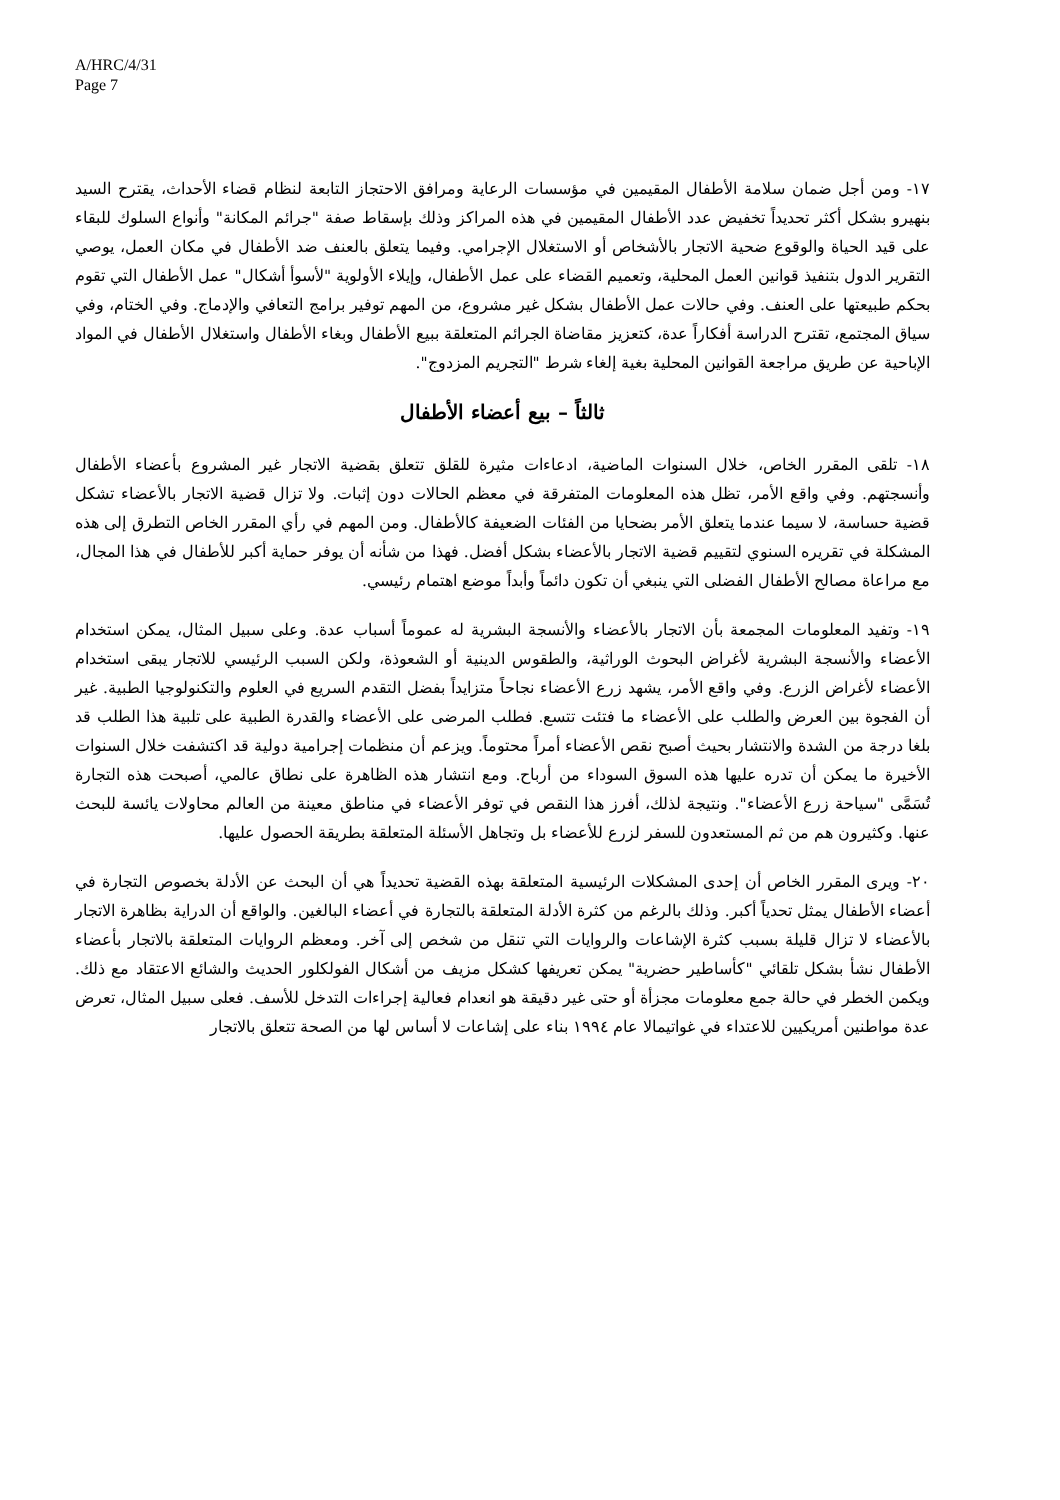A/HRC/4/31
Page 7
١٧- ومن أجل ضمان سلامة الأطفال المقيمين في مؤسسات الرعاية ومرافق الاحتجاز التابعة لنظام قضاء الأحداث، يقترح السيد بنهيرو بشكل أكثر تحديداً تخفيض عدد الأطفال المقيمين في هذه المراكز وذلك بإسقاط صفة "جرائم المكانة" وأنواع السلوك للبقاء على قيد الحياة والوقوع ضحية الاتجار بالأشخاص أو الاستغلال الإجرامي. وفيما يتعلق بالعنف ضد الأطفال في مكان العمل، يوصي التقرير الدول بتنفيذ قوانين العمل المحلية، وتعميم القضاء على عمل الأطفال، وإيلاء الأولوية "لأسوأ أشكال" عمل الأطفال التي تقوم بحكم طبيعتها على العنف. وفي حالات عمل الأطفال بشكل غير مشروع، من المهم توفير برامج التعافي والإدماج. وفي الختام، وفي سياق المجتمع، تقترح الدراسة أفكاراً عدة، كتعزيز مقاضاة الجرائم المتعلقة ببيع الأطفال وبغاء الأطفال واستغلال الأطفال في المواد الإباحية عن طريق مراجعة القوانين المحلية بغية إلغاء شرط "التجريم المزدوج".
ثالثاً – بيع أعضاء الأطفال
١٨- تلقى المقرر الخاص، خلال السنوات الماضية، ادعاءات مثيرة للقلق تتعلق بقضية الاتجار غير المشروع بأعضاء الأطفال وأنسجتهم. وفي واقع الأمر، تظل هذه المعلومات المتفرقة في معظم الحالات دون إثبات. ولا تزال قضية الاتجار بالأعضاء تشكل قضية حساسة، لا سيما عندما يتعلق الأمر بضحايا من الفئات الضعيفة كالأطفال. ومن المهم في رأي المقرر الخاص التطرق إلى هذه المشكلة في تقريره السنوي لتقييم قضية الاتجار بالأعضاء بشكل أفضل. فهذا من شأنه أن يوفر حماية أكبر للأطفال في هذا المجال، مع مراعاة مصالح الأطفال الفضلى التي ينبغي أن تكون دائماً وأبداً موضع اهتمام رئيسي.
١٩- وتفيد المعلومات المجمعة بأن الاتجار بالأعضاء والأنسجة البشرية له عموماً أسباب عدة. وعلى سبيل المثال، يمكن استخدام الأعضاء والأنسجة البشرية لأغراض البحوث الوراثية، والطقوس الدينية أو الشعوذة، ولكن السبب الرئيسي للاتجار يبقى استخدام الأعضاء لأغراض الزرع. وفي واقع الأمر، يشهد زرع الأعضاء نجاحاً متزايداً بفضل التقدم السريع في العلوم والتكنولوجيا الطبية. غير أن الفجوة بين العرض والطلب على الأعضاء ما فتئت تتسع. فطلب المرضى على الأعضاء والقدرة الطبية على تلبية هذا الطلب قد بلغا درجة من الشدة والانتشار بحيث أصبح نقص الأعضاء أمراً محتوماً. ويزعم أن منظمات إجرامية دولية قد اكتشفت خلال السنوات الأخيرة ما يمكن أن تدره عليها هذه السوق السوداء من أرباح. ومع انتشار هذه الظاهرة على نطاق عالمي، أصبحت هذه التجارة تُسَمَّى "سياحة زرع الأعضاء". ونتيجة لذلك، أفرز هذا النقص في توفر الأعضاء في مناطق معينة من العالم محاولات يائسة للبحث عنها. وكثيرون هم من ثم المستعدون للسفر لزرع للأعضاء بل وتجاهل الأسئلة المتعلقة بطريقة الحصول عليها.
٢٠- ويرى المقرر الخاص أن إحدى المشكلات الرئيسية المتعلقة بهذه القضية تحديداً هي أن البحث عن الأدلة بخصوص التجارة في أعضاء الأطفال يمثل تحدياً أكبر. وذلك بالرغم من كثرة الأدلة المتعلقة بالتجارة في أعضاء البالغين. والواقع أن الدراية بظاهرة الاتجار بالأعضاء لا تزال قليلة بسبب كثرة الإشاعات والروايات التي تنقل من شخص إلى آخر. ومعظم الروايات المتعلقة بالاتجار بأعضاء الأطفال نشأ بشكل تلقائي "كأساطير حضرية" يمكن تعريفها كشكل مزيف من أشكال الفولكلور الحديث والشائع الاعتقاد مع ذلك. ويكمن الخطر في حالة جمع معلومات مجزأة أو حتى غير دقيقة هو انعدام فعالية إجراءات التدخل للأسف. فعلى سبيل المثال، تعرض عدة مواطنين أمريكيين للاعتداء في غواتيمالا عام ١٩٩٤ بناء على إشاعات لا أساس لها من الصحة تتعلق بالاتجار